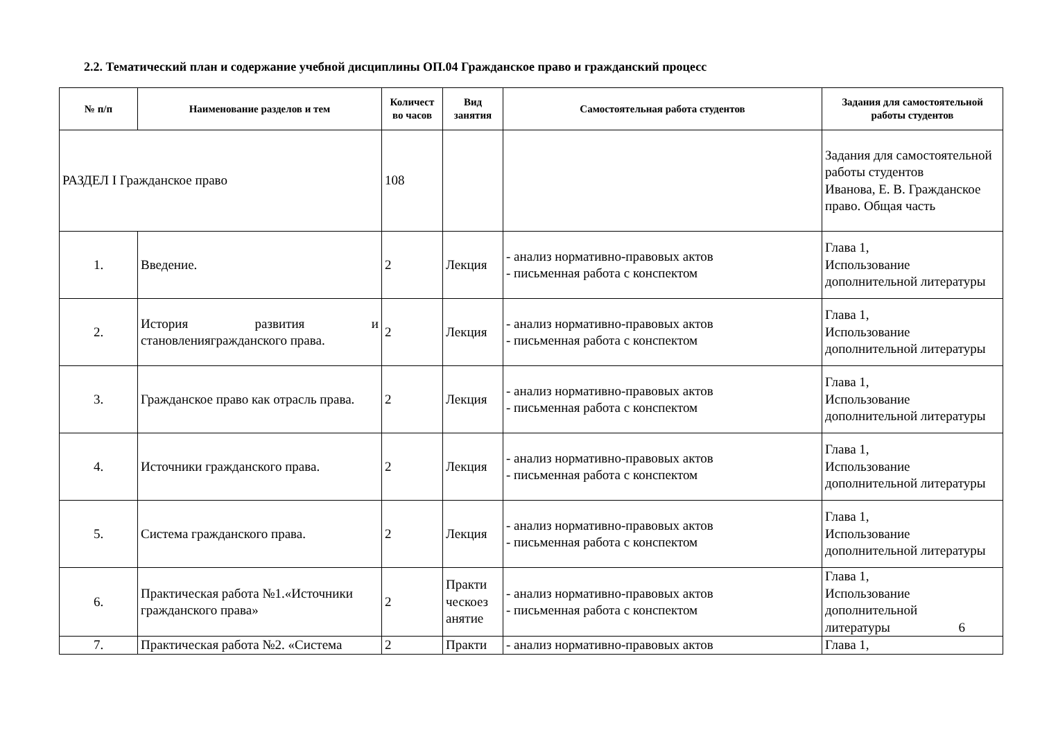2.2. Тематический план и содержание учебной дисциплины ОП.04 Гражданское право и гражданский процесс
| № п/п | Наименование разделов и тем | Количест во часов | Вид занятия | Самостоятельная работа студентов | Задания для самостоятельной работы студентов |
| --- | --- | --- | --- | --- | --- |
| РАЗДЕЛ I Гражданское право | | 108 | | | Задания для самостоятельной работы студентов Иванова, Е. В. Гражданское право. Общая часть |
| 1. | Введение. | 2 | Лекция | - анализ нормативно-правовых актов - письменная работа с конспектом | Глава 1, Использование дополнительной литературы |
| 2. | История развития и становлениягражданского права. | 2 | Лекция | - анализ нормативно-правовых актов - письменная работа с конспектом | Глава 1, Использование дополнительной литературы |
| 3. | Гражданское право как отрасль права. | 2 | Лекция | - анализ нормативно-правовых актов - письменная работа с конспектом | Глава 1, Использование дополнительной литературы |
| 4. | Источники гражданского права. | 2 | Лекция | - анализ нормативно-правовых актов - письменная работа с конспектом | Глава 1, Использование дополнительной литературы |
| 5. | Система гражданского права. | 2 | Лекция | - анализ нормативно-правовых актов - письменная работа с конспектом | Глава 1, Использование дополнительной литературы |
| 6. | Практическая работа №1.«Источники гражданского права» | 2 | Практи ческоез анятие | - анализ нормативно-правовых актов - письменная работа с конспектом | Глава 1, Использование дополнительной литературы 6 |
| 7. | Практическая работа №2. «Система | 2 | Практи | - анализ нормативно-правовых актов | Глава 1, |